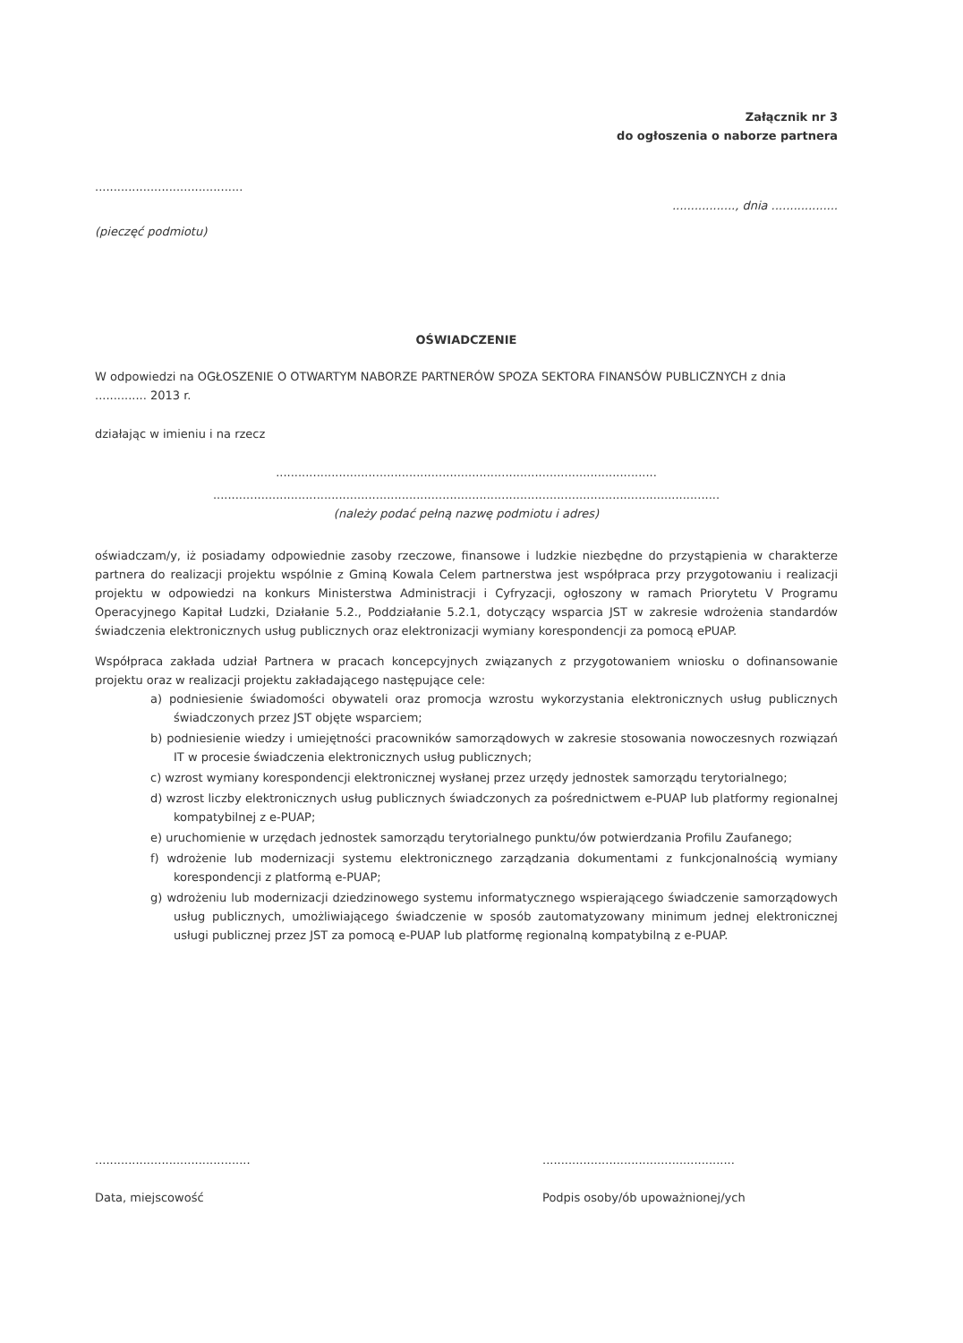Załącznik nr 3
do ogłoszenia o naborze partnera
........................................
................., dnia ..................
(pieczęć podmiotu)
OŚWIADCZENIE
W odpowiedzi na OGŁOSZENIE O OTWARTYM NABORZE PARTNERÓW SPOZA SEKTORA FINANSÓW PUBLICZNYCH z dnia .............. 2013 r.
działając w imieniu i na rzecz
.......................................................................................................
.........................................................................................................................................
(należy podać pełną nazwę podmiotu i adres)
oświadczam/y, iż posiadamy odpowiednie zasoby rzeczowe, finansowe i ludzkie niezbędne do przystąpienia w charakterze partnera do realizacji projektu wspólnie z Gminą Kowala Celem partnerstwa jest współpraca przy przygotowaniu i realizacji projektu w odpowiedzi na konkurs Ministerstwa Administracji i Cyfryzacji, ogłoszony w ramach Priorytetu V Programu Operacyjnego Kapitał Ludzki, Działanie 5.2., Poddziałanie 5.2.1, dotyczący wsparcia JST w zakresie wdrożenia standardów świadczenia elektronicznych usług publicznych oraz elektronizacji wymiany korespondencji za pomocą ePUAP.
Współpraca zakłada udział Partnera w pracach koncepcyjnych związanych z przygotowaniem wniosku o dofinansowanie projektu oraz w realizacji projektu zakładającego następujące cele:
a) podniesienie świadomości obywateli oraz promocja wzrostu wykorzystania elektronicznych usług publicznych świadczonych przez JST objęte wsparciem;
b) podniesienie wiedzy i umiejętności pracowników samorządowych w zakresie stosowania nowoczesnych rozwiązań IT w procesie świadczenia elektronicznych usług publicznych;
c) wzrost wymiany korespondencji elektronicznej wysłanej przez urzędy jednostek samorządu terytorialnego;
d) wzrost liczby elektronicznych usług publicznych świadczonych za pośrednictwem e-PUAP lub platformy regionalnej kompatybilnej z e-PUAP;
e) uruchomienie w urzędach jednostek samorządu terytorialnego punktu/ów potwierdzania Profilu Zaufanego;
f) wdrożenie lub modernizacji systemu elektronicznego zarządzania dokumentami z funkcjonalnością wymiany korespondencji z platformą e-PUAP;
g) wdrożeniu lub modernizacji dziedzinowego systemu informatycznego wspierającego świadczenie samorządowych usług publicznych, umożliwiającego świadczenie w sposób zautomatyzowany minimum jednej elektronicznej usługi publicznej przez JST za pomocą e-PUAP lub platformę regionalną kompatybilną z e-PUAP.
..........................................
Data, miejscowość
....................................................
Podpis osoby/ób upoważnionej/ych